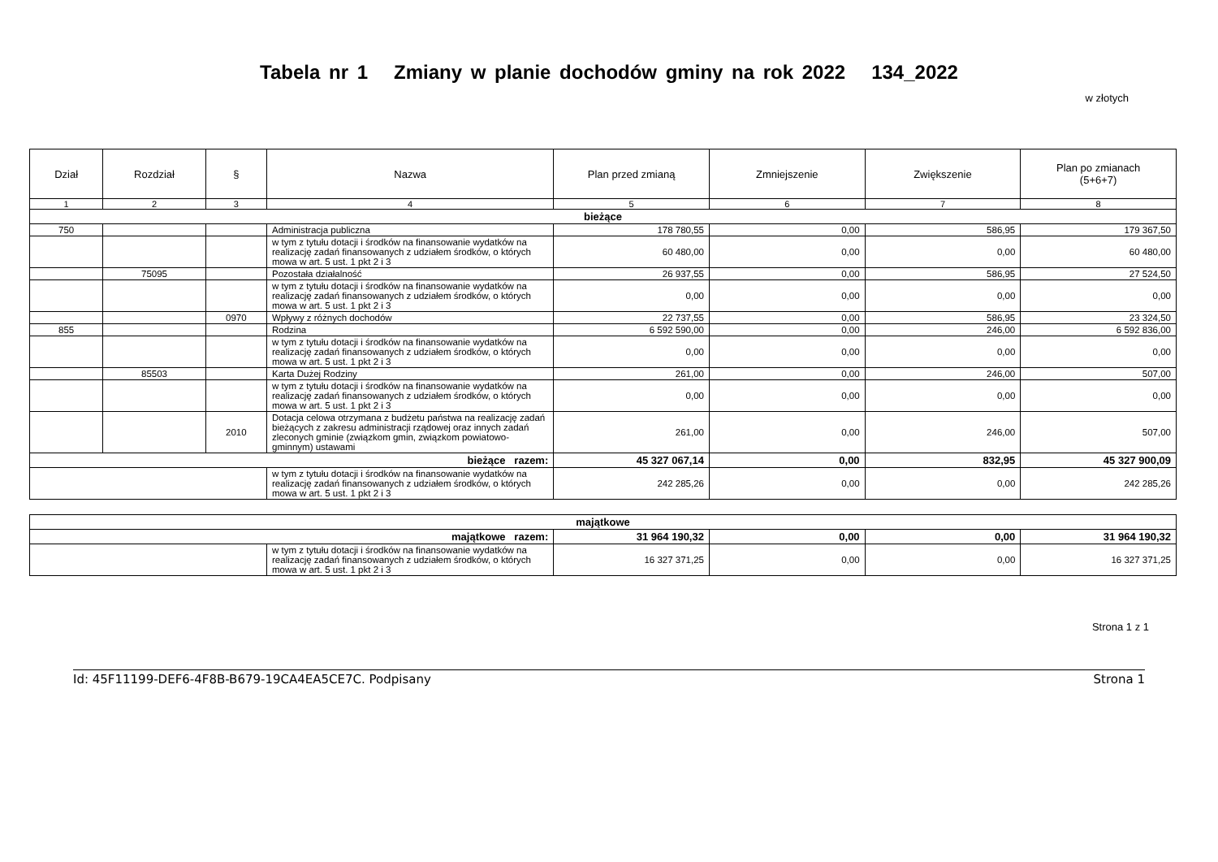Tabela nr 1 Zmiany w planie dochodów gminy na rok 2022 134_2022
w złotych
| Dział | Rozdział | § | Nazwa | Plan przed zmianą | Zmniejszenie | Zwiększenie | Plan po zmianach (5+6+7) |
| --- | --- | --- | --- | --- | --- | --- | --- |
| 1 | 2 | 3 | 4 | 5 | 6 | 7 | 8 |
| bieżące | | | | | | | |
| 750 | | | Administracja publiczna | 178 780,55 | 0,00 | 586,95 | 179 367,50 |
| | | | w tym z tytułu dotacji i środków na finansowanie wydatków na realizację zadań finansowanych z udziałem środków, o których mowa w art. 5 ust. 1 pkt 2 i 3 | 60 480,00 | 0,00 | 0,00 | 60 480,00 |
| | 75095 | | Pozostała działalność | 26 937,55 | 0,00 | 586,95 | 27 524,50 |
| | | | w tym z tytułu dotacji i środków na finansowanie wydatków na realizację zadań finansowanych z udziałem środków, o których mowa w art. 5 ust. 1 pkt 2 i 3 | 0,00 | 0,00 | 0,00 | 0,00 |
| | | 0970 | Wpływy z różnych dochodów | 22 737,55 | 0,00 | 586,95 | 23 324,50 |
| 855 | | | Rodzina | 6 592 590,00 | 0,00 | 246,00 | 6 592 836,00 |
| | | | w tym z tytułu dotacji i środków na finansowanie wydatków na realizację zadań finansowanych z udziałem środków, o których mowa w art. 5 ust. 1 pkt 2 i 3 | 0,00 | 0,00 | 0,00 | 0,00 |
| | 85503 | | Karta Dużej Rodziny | 261,00 | 0,00 | 246,00 | 507,00 |
| | | | w tym z tytułu dotacji i środków na finansowanie wydatków na realizację zadań finansowanych z udziałem środków, o których mowa w art. 5 ust. 1 pkt 2 i 3 | 0,00 | 0,00 | 0,00 | 0,00 |
| | | 2010 | Dotacja celowa otrzymana z budżetu państwa na realizację zadań bieżących z zakresu administracji rządowej oraz innych zadań zleconych gminie (związkom gmin, związkom powiatowo-gminnym) ustawami | 261,00 | 0,00 | 246,00 | 507,00 |
| bieżące razem: | | | | 45 327 067,14 | 0,00 | 832,95 | 45 327 900,09 |
| | | | w tym z tytułu dotacji i środków na finansowanie wydatków na realizację zadań finansowanych z udziałem środków, o których mowa w art. 5 ust. 1 pkt 2 i 3 | 242 285,26 | 0,00 | 0,00 | 242 285,26 |
| majątkowe | | | | | |
| majątkowe razem: | | 31 964 190,32 | 0,00 | 0,00 | 31 964 190,32 |
| | w tym z tytułu dotacji i środków na finansowanie wydatków na realizację zadań finansowanych z udziałem środków, o których mowa w art. 5 ust. 1 pkt 2 i 3 | 16 327 371,25 | 0,00 | 0,00 | 16 327 371,25 |
Strona 1 z 1
Id: 45F11199-DEF6-4F8B-B679-19CA4EA5CE7C. Podpisany Strona 1